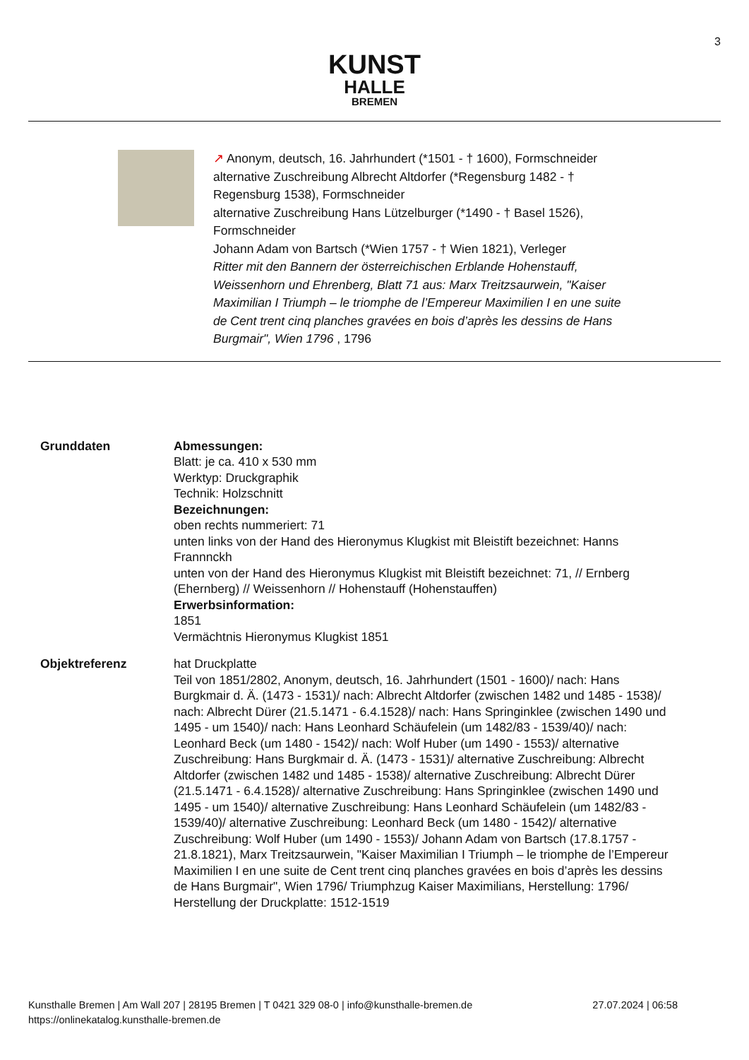3
KUNST
HALLE
BREMEN
↗ Anonym, deutsch, 16. Jahrhundert (*1501 - † 1600), Formschneider
alternative Zuschreibung Albrecht Altdorfer (*Regensburg 1482 - † Regensburg 1538), Formschneider
alternative Zuschreibung Hans Lützelburger (*1490 - † Basel 1526), Formschneider
Johann Adam von Bartsch (*Wien 1757 - † Wien 1821), Verleger
Ritter mit den Bannern der österreichischen Erblande Hohenstauff, Weissenhorn und Ehrenberg, Blatt 71 aus: Marx Treitzsaurwein, "Kaiser Maximilian I Triumph – le triomphe de l’Empereur Maximilien I en une suite de Cent trent cinq planches gravées en bois d’après les dessins de Hans Burgmair", Wien 1796 , 1796
Grunddaten Abmessungen:
Blatt: je ca. 410 x 530 mm
Werktyp: Druckgraphik
Technik: Holzschnitt
Bezeichnungen:
oben rechts nummeriert: 71
unten links von der Hand des Hieronymus Klugkist mit Bleistift bezeichnet: Hanns Frannnckh
unten von der Hand des Hieronymus Klugkist mit Bleistift bezeichnet: 71, // Ernberg (Ehernberg) // Weissenhorn // Hohenstauff (Hohenstauffen)
Erwerbsinformation:
1851
Vermächtnis Hieronymus Klugkist 1851
Objektreferenz hat Druckplatte
Teil von 1851/2802, Anonym, deutsch, 16. Jahrhundert (1501 - 1600)/ nach: Hans Burgkmair d. Ä. (1473 - 1531)/ nach: Albrecht Altdorfer (zwischen 1482 und 1485 - 1538)/ nach: Albrecht Dürer (21.5.1471 - 6.4.1528)/ nach: Hans Springinklee (zwischen 1490 und 1495 - um 1540)/ nach: Hans Leonhard Schäufelein (um 1482/83 - 1539/40)/ nach: Leonhard Beck (um 1480 - 1542)/ nach: Wolf Huber (um 1490 - 1553)/ alternative Zuschreibung: Hans Burgkmair d. Ä. (1473 - 1531)/ alternative Zuschreibung: Albrecht Altdorfer (zwischen 1482 und 1485 - 1538)/ alternative Zuschreibung: Albrecht Dürer (21.5.1471 - 6.4.1528)/ alternative Zuschreibung: Hans Springinklee (zwischen 1490 und 1495 - um 1540)/ alternative Zuschreibung: Hans Leonhard Schäufelein (um 1482/83 - 1539/40)/ alternative Zuschreibung: Leonhard Beck (um 1480 - 1542)/ alternative Zuschreibung: Wolf Huber (um 1490 - 1553)/ Johann Adam von Bartsch (17.8.1757 - 21.8.1821), Marx Treitzsaurwein, "Kaiser Maximilian I Triumph – le triomphe de l’Empereur Maximilien I en une suite de Cent trent cinq planches gravées en bois d’après les dessins de Hans Burgmair", Wien 1796/ Triumphzug Kaiser Maximilians, Herstellung: 1796/ Herstellung der Druckplatte: 1512-1519
27.07.2024 | 06:58 Kunsthalle Bremen | Am Wall 207 | 28195 Bremen | T 0421 329 08-0 | info@kunsthalle-bremen.de
https://onlinekatalog.kunsthalle-bremen.de